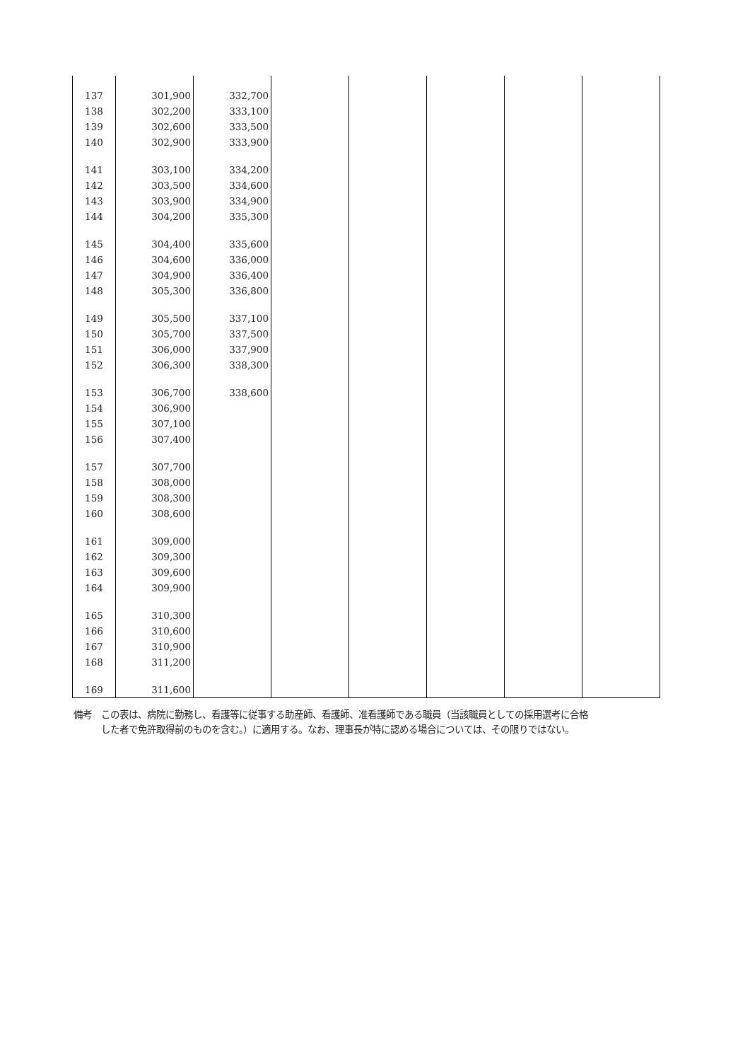| 137 | 301,900 | 332,700 | | | | | |
| 138 | 302,200 | 333,100 | | | | | |
| 139 | 302,600 | 333,500 | | | | | |
| 140 | 302,900 | 333,900 | | | | | |
| 141 | 303,100 | 334,200 | | | | | |
| 142 | 303,500 | 334,600 | | | | | |
| 143 | 303,900 | 334,900 | | | | | |
| 144 | 304,200 | 335,300 | | | | | |
| 145 | 304,400 | 335,600 | | | | | |
| 146 | 304,600 | 336,000 | | | | | |
| 147 | 304,900 | 336,400 | | | | | |
| 148 | 305,300 | 336,800 | | | | | |
| 149 | 305,500 | 337,100 | | | | | |
| 150 | 305,700 | 337,500 | | | | | |
| 151 | 306,000 | 337,900 | | | | | |
| 152 | 306,300 | 338,300 | | | | | |
| 153 | 306,700 | 338,600 | | | | | |
| 154 | 306,900 | | | | | | |
| 155 | 307,100 | | | | | | |
| 156 | 307,400 | | | | | | |
| 157 | 307,700 | | | | | | |
| 158 | 308,000 | | | | | | |
| 159 | 308,300 | | | | | | |
| 160 | 308,600 | | | | | | |
| 161 | 309,000 | | | | | | |
| 162 | 309,300 | | | | | | |
| 163 | 309,600 | | | | | | |
| 164 | 309,900 | | | | | | |
| 165 | 310,300 | | | | | | |
| 166 | 310,600 | | | | | | |
| 167 | 310,900 | | | | | | |
| 168 | 311,200 | | | | | | |
| 169 | 311,600 | | | | | | |
備考　この表は、病院に勤務し、看護等に従事する助産師、看護師、准看護師である職員（当該職員としての採用選考に合格
　　　した者で免許取得前のものを含む。）に適用する。なお、理事長が特に認める場合については、その限りではない。